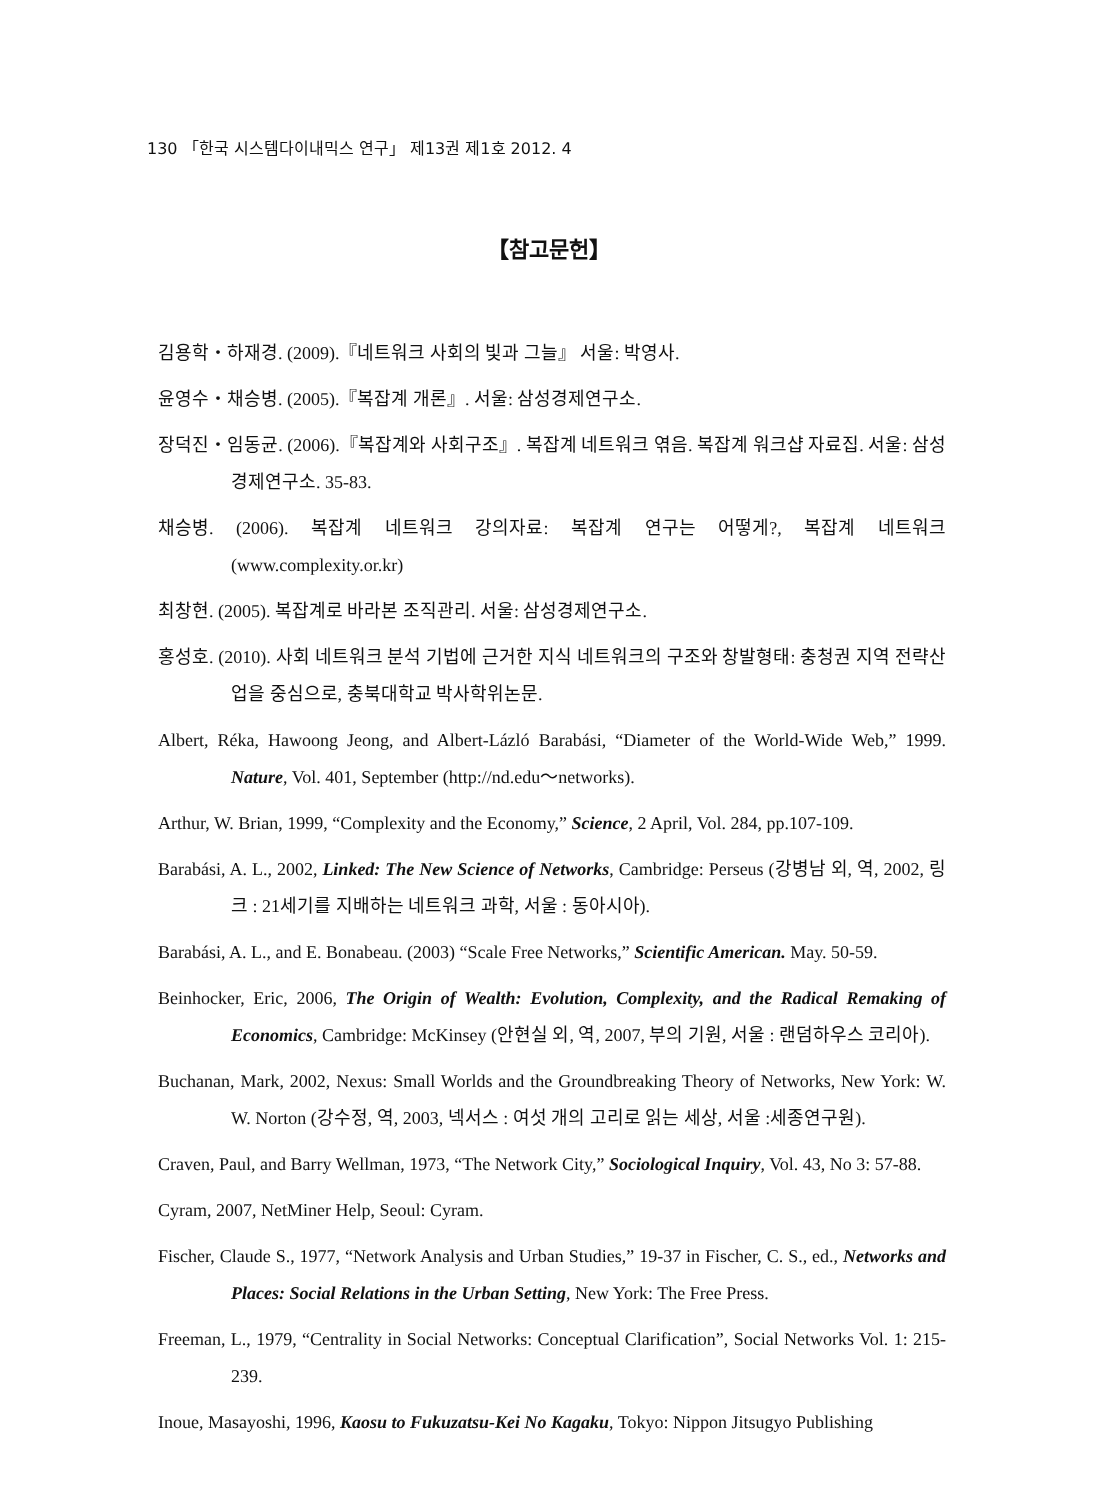130 「한국 시스템다이내믹스 연구」 제13권 제1호 2012. 4
【참고문헌】
김용학・하재경. (2009).『네트워크 사회의 빛과 그늘』 서울: 박영사.
윤영수・채승병. (2005).『복잡계 개론』. 서울: 삼성경제연구소.
장덕진・임동균. (2006).『복잡계와 사회구조』. 복잡계 네트워크 엮음. 복잡계 워크샵 자료집. 서울: 삼성경제연구소. 35-83.
채승병. (2006). 복잡계 네트워크 강의자료: 복잡계 연구는 어떻게?, 복잡계 네트워크 (www.complexity.or.kr)
최창현. (2005). 복잡계로 바라본 조직관리. 서울: 삼성경제연구소.
홍성호. (2010). 사회 네트워크 분석 기법에 근거한 지식 네트워크의 구조와 창발형태: 충청권 지역 전략산업을 중심으로, 충북대학교 박사학위논문.
Albert, Réka, Hawoong Jeong, and Albert-Lázló Barabási, “Diameter of the World-Wide Web,” 1999. Nature, Vol. 401, September (http://nd.edu～networks).
Arthur, W. Brian, 1999, “Complexity and the Economy,” Science, 2 April, Vol. 284, pp.107-109.
Barabási, A. L., 2002, Linked: The New Science of Networks, Cambridge: Perseus (강병남 외, 역, 2002, 링크 : 21세기를 지배하는 네트워크 과학, 서울 : 동아시아).
Barabási, A. L., and E. Bonabeau. (2003) “Scale Free Networks,” Scientific American. May. 50-59.
Beinhocker, Eric, 2006, The Origin of Wealth: Evolution, Complexity, and the Radical Remaking of Economics, Cambridge: McKinsey (안현실 외, 역, 2007, 부의 기원, 서울 : 랜덤하우스 코리아).
Buchanan, Mark, 2002, Nexus: Small Worlds and the Groundbreaking Theory of Networks, New York: W. W. Norton (강수정, 역, 2003, 넥서스 : 여섯 개의 고리로 읽는 세상, 서울 :세종연구원).
Craven, Paul, and Barry Wellman, 1973, “The Network City,” Sociological Inquiry, Vol. 43, No 3: 57-88.
Cyram, 2007, NetMiner Help, Seoul: Cyram.
Fischer, Claude S., 1977, “Network Analysis and Urban Studies,” 19-37 in Fischer, C. S., ed., Networks and Places: Social Relations in the Urban Setting, New York: The Free Press.
Freeman, L., 1979, “Centrality in Social Networks: Conceptual Clarification”, Social Networks Vol. 1: 215-239.
Inoue, Masayoshi, 1996, Kaosu to Fukuzatsu-Kei No Kagaku, Tokyo: Nippon Jitsugyo Publishing